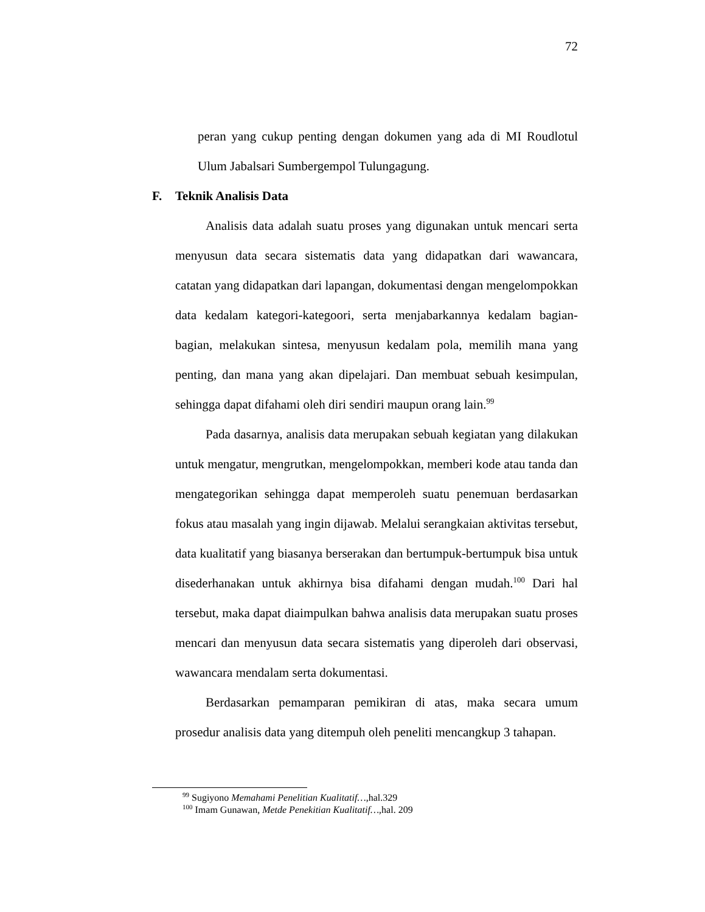72
peran yang cukup penting dengan dokumen yang ada di MI Roudlotul Ulum Jabalsari Sumbergempol Tulungagung.
F. Teknik Analisis Data
Analisis data adalah suatu proses yang digunakan untuk mencari serta menyusun data secara sistematis data yang didapatkan dari wawancara, catatan yang didapatkan dari lapangan, dokumentasi dengan mengelompokkan data kedalam kategori-kategoori, serta menjabarkannya kedalam bagian-bagian, melakukan sintesa, menyusun kedalam pola, memilih mana yang penting, dan mana yang akan dipelajari. Dan membuat sebuah kesimpulan, sehingga dapat difahami oleh diri sendiri maupun orang lain.<sup>99</sup>
Pada dasarnya, analisis data merupakan sebuah kegiatan yang dilakukan untuk mengatur, mengrutkan, mengelompokkan, memberi kode atau tanda dan mengategorikan sehingga dapat memperoleh suatu penemuan berdasarkan fokus atau masalah yang ingin dijawab. Melalui serangkaian aktivitas tersebut, data kualitatif yang biasanya berserakan dan bertumpuk-bertumpuk bisa untuk disederhanakan untuk akhirnya bisa difahami dengan mudah.<sup>100</sup> Dari hal tersebut, maka dapat diaimpulkan bahwa analisis data merupakan suatu proses mencari dan menyusun data secara sistematis yang diperoleh dari observasi, wawancara mendalam serta dokumentasi.
Berdasarkan pemamparan pemikiran di atas, maka secara umum prosedur analisis data yang ditempuh oleh peneliti mencangkup 3 tahapan.
<sup>99</sup> Sugiyono Memahami Penelitian Kualitatif…,hal.329
<sup>100</sup> Imam Gunawan, Metde Penekitian Kualitatif…,hal. 209